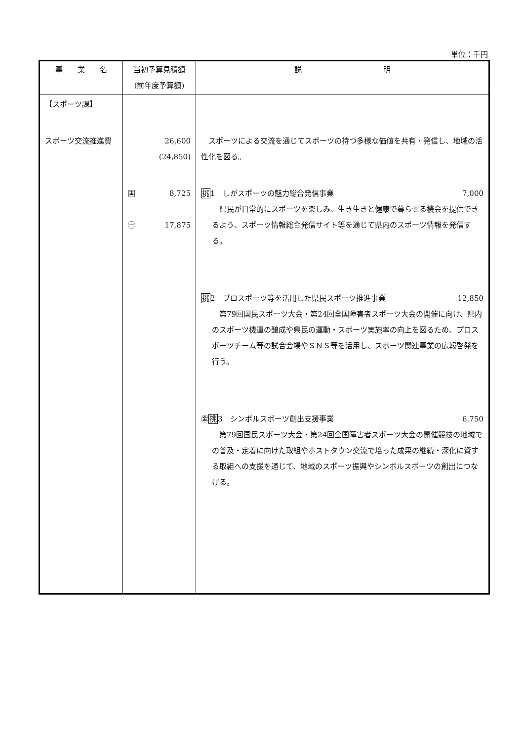単位：千円
| 事 業 名 | 当初予算見積額 (前年度予算額) | 説 明 |
| --- | --- | --- |
| 【スポーツ課】 スポーツ交流推進費 | 26,600 (24,850) 国 8,725 ㊀ 17,875 | スポーツによる交流を通じてスポーツの持つ多様な価値を共有・発信し、地域の活性化を図る。 挑 1 しがスポーツの魅力総合発信事業 7,000 県民が日常的にスポーツを楽しみ、生き生きと健康で暮らせる機会を提供できるよう、スポーツ情報総合発信サイト等を通じて県内のスポーツ情報を発信する。 挑 2 プロスポーツ等を活用した県民スポーツ推進事業 12,850 第79回国民スポーツ大会・第24回全国障害者スポーツ大会の開催に向け、県内のスポーツ機運の醸成や県民の運動・スポーツ実施率の向上を図るため、プロスポーツチーム等の試合会場やＳＮＳ等を活用し、スポーツ関連事業の広報啓発を行う。 ㊎ 挑 3 シンボルスポーツ創出支援事業 6,750 第79回国民スポーツ大会・第24回全国障害者スポーツ大会の開催競技の地域での普及・定着に向けた取組やホストタウン交流で培った成果の継続・深化に資する取組への支援を通じて、地域のスポーツ振興やシンボルスポーツの創出につなげる。 |